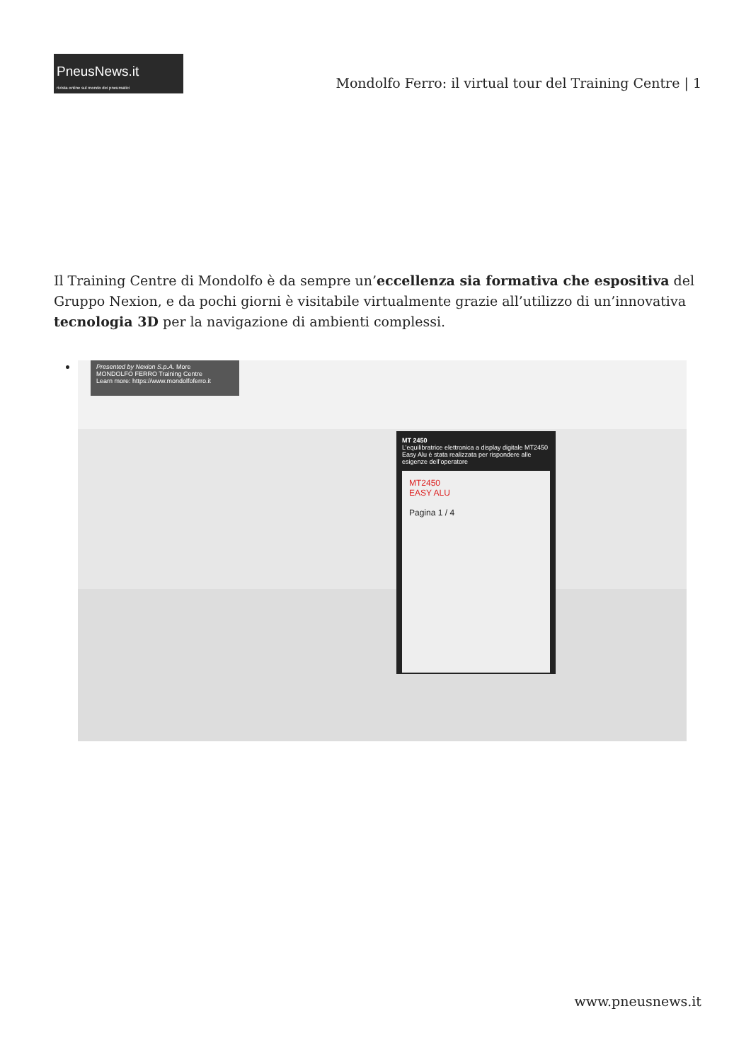PneusNews.it
rivista online sul mondo dei pneumatici
Mondolfo Ferro: il virtual tour del Training Centre | 1
Il Training Centre di Mondolfo è da sempre un’eccellenza sia formativa che espositiva del Gruppo Nexion, e da pochi giorni è visitabile virtualmente grazie all’utilizzo di un’innovativa tecnologia 3D per la navigazione di ambienti complessi.
Presented by Nexion S.p.A. More
MONDOLFO FERRO Training Centre
Learn more: https://www.mondolfoferro.it
MT 2450
L’equilibratrice elettronica a display digitale MT2450 Easy Alu è stata realizzata per rispondere alle esigenze dell’operatore
MT2450
EASY ALU
Pagina 1 / 4
www.pneusnews.it